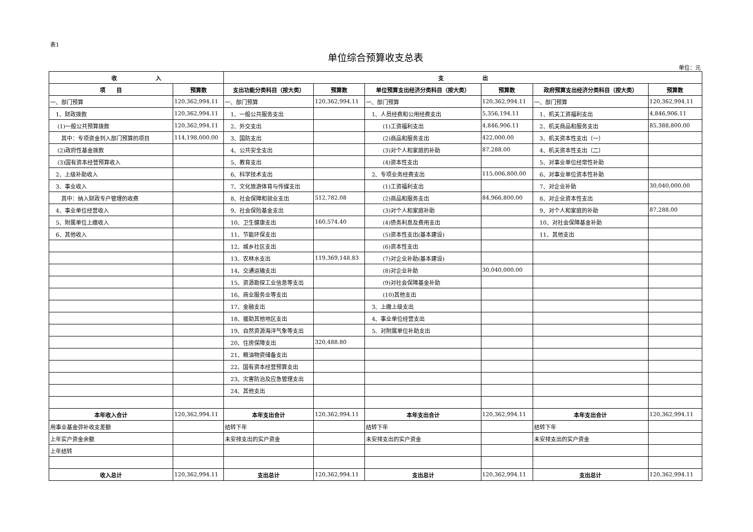表1
单位综合预算收支总表
单位：元
| 收 入 | | 支 出 | | | | | |
| --- | --- | --- | --- | --- | --- | --- | --- |
| 项 目 | 预算数 | 支出功能分类科目（按大类） | 预算数 | 单位预算支出经济分类科目（按大类） | 预算数 | 政府预算支出经济分类科目（按大类） | 预算数 |
| 一、部门预算 | 120,362,994.11 | 一、部门预算 | 120,362,994.11 | 一、部门预算 | 120,362,994.11 | 一、部门预算 | 120,362,994.11 |
| 1、财政拨款 | 120,362,994.11 | 1、一般公共服务支出 | | 1、人员经费和公用经费支出 | 5,356,194.11 | 1、机关工资福利支出 | 4,846,906.11 |
| (1)一般公共预算拨款 | 120,362,994.11 | 2、外交支出 | | (1)工资福利支出 | 4,846,906.11 | 2、机关商品和服务支出 | 85,388,800.00 |
| 其中：专项资金列入部门预算的项目 | 114,198,000.00 | 3、国防支出 | | (2)商品和服务支出 | 422,000.00 | 3、机关资本性支出（一） | |
| (2)政府性基金拨款 | | 4、公共安全支出 | | (3)对个人和家庭的补助 | 87,288.00 | 4、机关资本性支出（二） | |
| (3)国有资本经营预算收入 | | 5、教育支出 | | (4)资本性支出 | | 5、对事业单位经常性补助 | |
| 2、上级补助收入 | | 6、科学技术支出 | | 2、专项业务经费支出 | 115,006,800.00 | 6、对事业单位资本性补助 | |
| 3、事业收入 | | 7、文化旅游体育与传媒支出 | | (1)工资福利支出 | | 7、对企业补助 | 30,040,000.00 |
| 其中：纳入财政专户管理的收费 | | 8、社会保障和就业支出 | 512,782.08 | (2)商品和服务支出 | 84,966,800.00 | 8、对企业资本性支出 | |
| 4、事业单位经营收入 | | 9、社会保险基金支出 | | (3)对个人和家庭补助 | | 9、对个人和家庭的补助 | 87,288.00 |
| 5、附属单位上缴收入 | | 10、卫生健康支出 | 160,574.40 | (4)债务利息及费用支出 | | 10、对社会保障基金补助 | |
| 6、其他收入 | | 11、节能环保支出 | | (5)资本性支出(基本建设) | | 11、其他支出 | |
| | | 12、城乡社区支出 | | (6)资本性支出 | | | |
| | | 13、农林水支出 | 119,369,148.83 | (7)对企业补助(基本建设) | | | |
| | | 14、交通运输支出 | | (8)对企业补助 | 30,040,000.00 | | |
| | | 15、资源勘探工业信息等支出 | | (9)对社会保障基金补助 | | | |
| | | 16、商业服务业等支出 | | (10)其他支出 | | | |
| | | 17、金融支出 | | 3、上缴上级支出 | | | |
| | | 18、援助其他地区支出 | | 4、事业单位经营支出 | | | |
| | | 19、自然资源海洋气象等支出 | | 5、对附属单位补助支出 | | | |
| | | 20、住房保障支出 | 320,488.80 | | | | |
| | | 21、粮油物资储备支出 | | | | | |
| | | 22、国有资本经营预算支出 | | | | | |
| | | 23、灾害防治及应急管理支出 | | | | | |
| | | 24、其他支出 | | | | | |
| 本年收入合计 | 120,362,994.11 | 本年支出合计 | 120,362,994.11 | 本年支出合计 | 120,362,994.11 | 本年支出合计 | 120,362,994.11 |
| 用事业基金弥补收支差额 | | 结转下年 | | 结转下年 | | 结转下年 | |
| 上年实户资金余额 | | 未安排支出的实户资金 | | 未安排支出的实户资金 | | 未安排支出的实户资金 | |
| 上年结转 | | | | | | | |
| 收入总计 | 120,362,994.11 | 支出总计 | 120,362,994.11 | 支出总计 | 120,362,994.11 | 支出总计 | 120,362,994.11 |